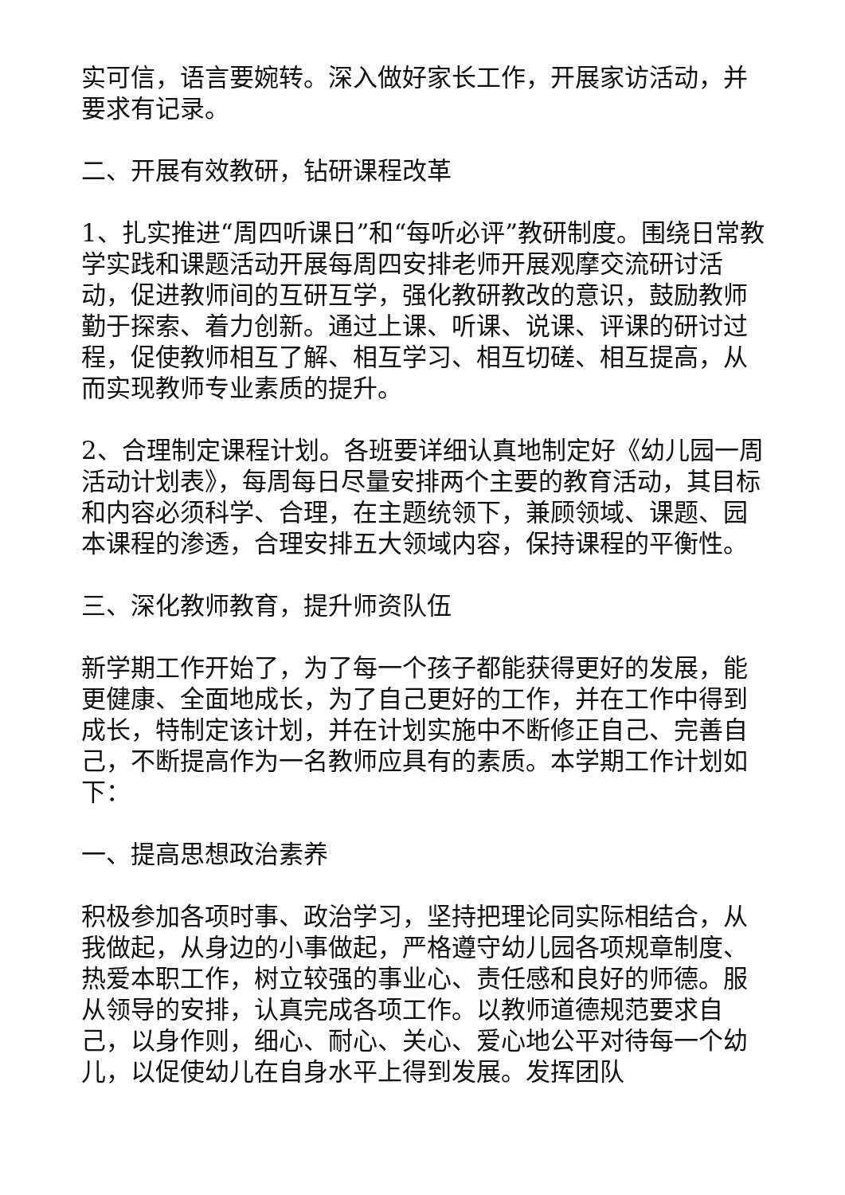实可信，语言要婉转。深入做好家长工作，开展家访活动，并要求有记录。
二、开展有效教研，钻研课程改革
1、扎实推进“周四听课日”和“每听必评”教研制度。围绕日常教学实践和课题活动开展每周四安排老师开展观摩交流研讨活动，促进教师间的互研互学，强化教研教改的意识，鼓励教师勤于探索、着力创新。通过上课、听课、说课、评课的研讨过程，促使教师相互了解、相互学习、相互切磋、相互提高，从而实现教师专业素质的提升。
2、合理制定课程计划。各班要详细认真地制定好《幼儿园一周活动计划表》，每周每日尽量安排两个主要的教育活动，其目标和内容必须科学、合理，在主题统领下，兼顾领域、课题、园本课程的渗透，合理安排五大领域内容，保持课程的平衡性。
三、深化教师教育，提升师资队伍
新学期工作开始了，为了每一个孩子都能获得更好的发展，能更健康、全面地成长，为了自己更好的工作，并在工作中得到成长，特制定该计划，并在计划实施中不断修正自己、完善自己，不断提高作为一名教师应具有的素质。本学期工作计划如下：
一、提高思想政治素养
积极参加各项时事、政治学习，坚持把理论同实际相结合，从我做起，从身边的小事做起，严格遵守幼儿园各项规章制度、热爱本职工作，树立较强的事业心、责任感和良好的师德。服从领导的安排，认真完成各项工作。以教师道德规范要求自己，以身作则，细心、耐心、关心、爱心地公平对待每一个幼儿，以促使幼儿在自身水平上得到发展。发挥团队